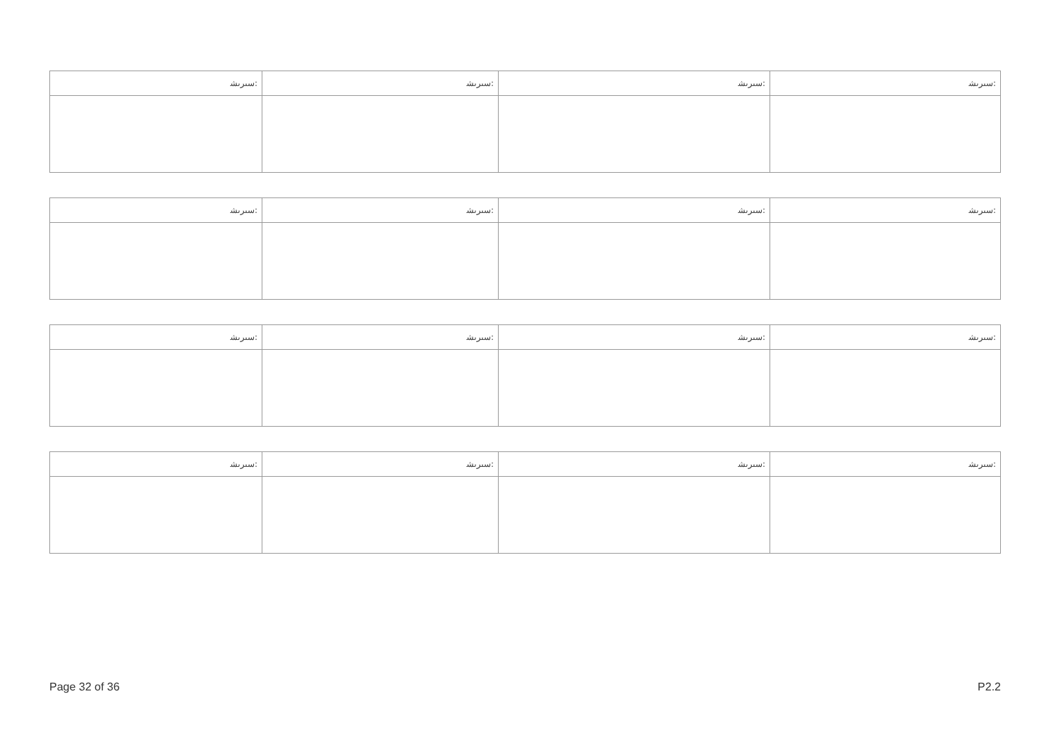| ﺳﯩﺮﯨﺸ: | ﺳﯩﺮﯨﺸ: | ﺳﯩﺮﯨﺸ: | ﺳﯩﺮﯨﺸ: |
| ﺳﯩﺮﯨﺸ: | ﺳﯩﺮﯨﺸ: | ﺳﯩﺮﯨﺸ: | ﺳﯩﺮﯨﺸ: |
| ﺳﯩﺮﯨﺸ: | ﺳﯩﺮﯨﺸ: | ﺳﯩﺮﯨﺸ: | ﺳﯩﺮﯨﺸ: |
| ﺳﯩﺮﯨﺸ: | ﺳﯩﺮﯨﺸ: | ﺳﯩﺮﯨﺸ: | ﺳﯩﺮﯨﺸ: |
Page 32 of 36 P2.2